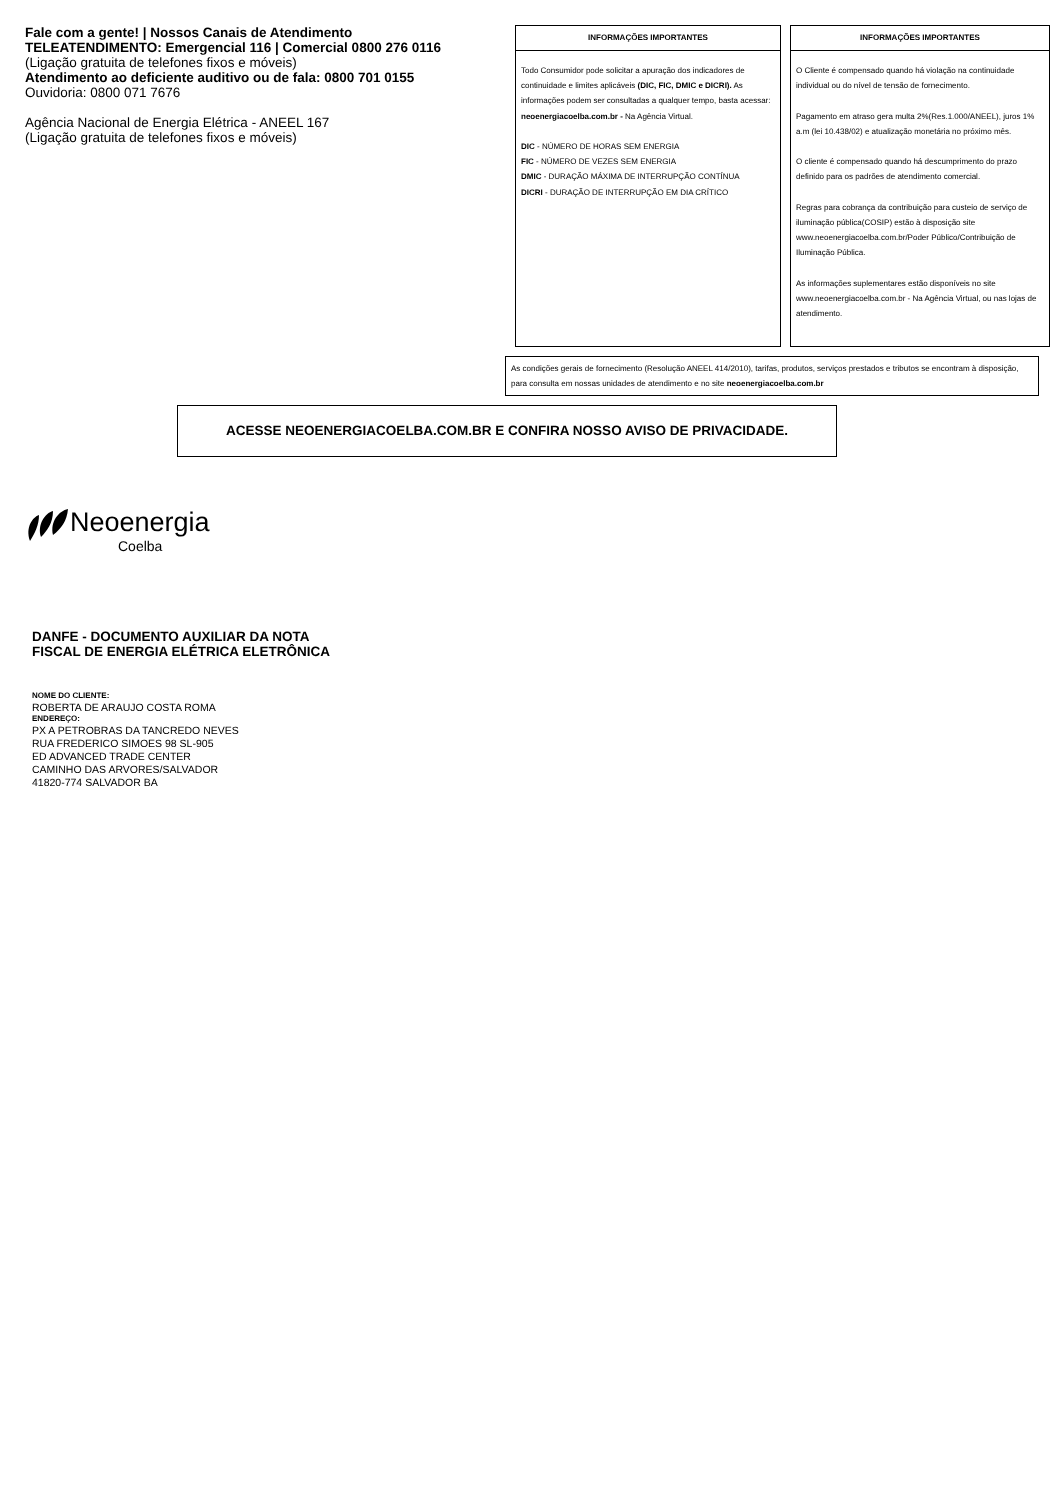Fale com a gente! | Nossos Canais de Atendimento
TELEATENDIMENTO: Emergencial 116 | Comercial 0800 276 0116
(Ligação gratuita de telefones fixos e móveis)
Atendimento ao deficiente auditivo ou de fala: 0800 701 0155
Ouvidoria: 0800 071 7676
Agência Nacional de Energia Elétrica - ANEEL 167
(Ligação gratuita de telefones fixos e móveis)
INFORMAÇÕES IMPORTANTES
Todo Consumidor pode solicitar a apuração dos indicadores de continuidade e limites aplicáveis (DIC, FIC, DMIC e DICRI). As informações podem ser consultadas a qualquer tempo, basta acessar: neoenergiacoelba.com.br - Na Agência Virtual.
DIC - NÚMERO DE HORAS SEM ENERGIA
FIC - NÚMERO DE VEZES SEM ENERGIA
DMIC - DURAÇÃO MÁXIMA DE INTERRUPÇÃO CONTÍNUA
DICRI - DURAÇÃO DE INTERRUPÇÃO EM DIA CRÍTICO
INFORMAÇÕES IMPORTANTES
O Cliente é compensado quando há violação na continuidade individual ou do nível de tensão de fornecimento.
Pagamento em atraso gera multa 2%(Res.1.000/ANEEL), juros 1% a.m (lei 10.438/02) e atualização monetária no próximo mês.
O cliente é compensado quando há descumprimento do prazo definido para os padrões de atendimento comercial.
Regras para cobrança da contribuição para custeio de serviço de iluminação pública(COSIP) estão à disposição site www.neoenergiacoelba.com.br/Poder Público/Contribuição de Iluminação Pública.
As informações suplementares estão disponíveis no site www.neoenergiacoelba.com.br - Na Agência Virtual, ou nas lojas de atendimento.
As condições gerais de fornecimento (Resolução ANEEL 414/2010), tarifas, produtos, serviços prestados e tributos se encontram à disposição, para consulta em nossas unidades de atendimento e no site neoenergiacoelba.com.br
ACESSE NEOENERGIACOELBA.COM.BR E CONFIRA NOSSO AVISO DE PRIVACIDADE.
Neoenergia
Coelba
DANFE - DOCUMENTO AUXILIAR DA NOTA
FISCAL DE ENERGIA ELÉTRICA ELETRÔNICA
NOME DO CLIENTE:
ROBERTA DE ARAUJO COSTA ROMA
ENDEREÇO:
PX A PETROBRAS DA TANCREDO NEVES
RUA FREDERICO SIMOES 98 SL-905
ED ADVANCED TRADE CENTER
CAMINHO DAS ARVORES/SALVADOR
41820-774 SALVADOR BA